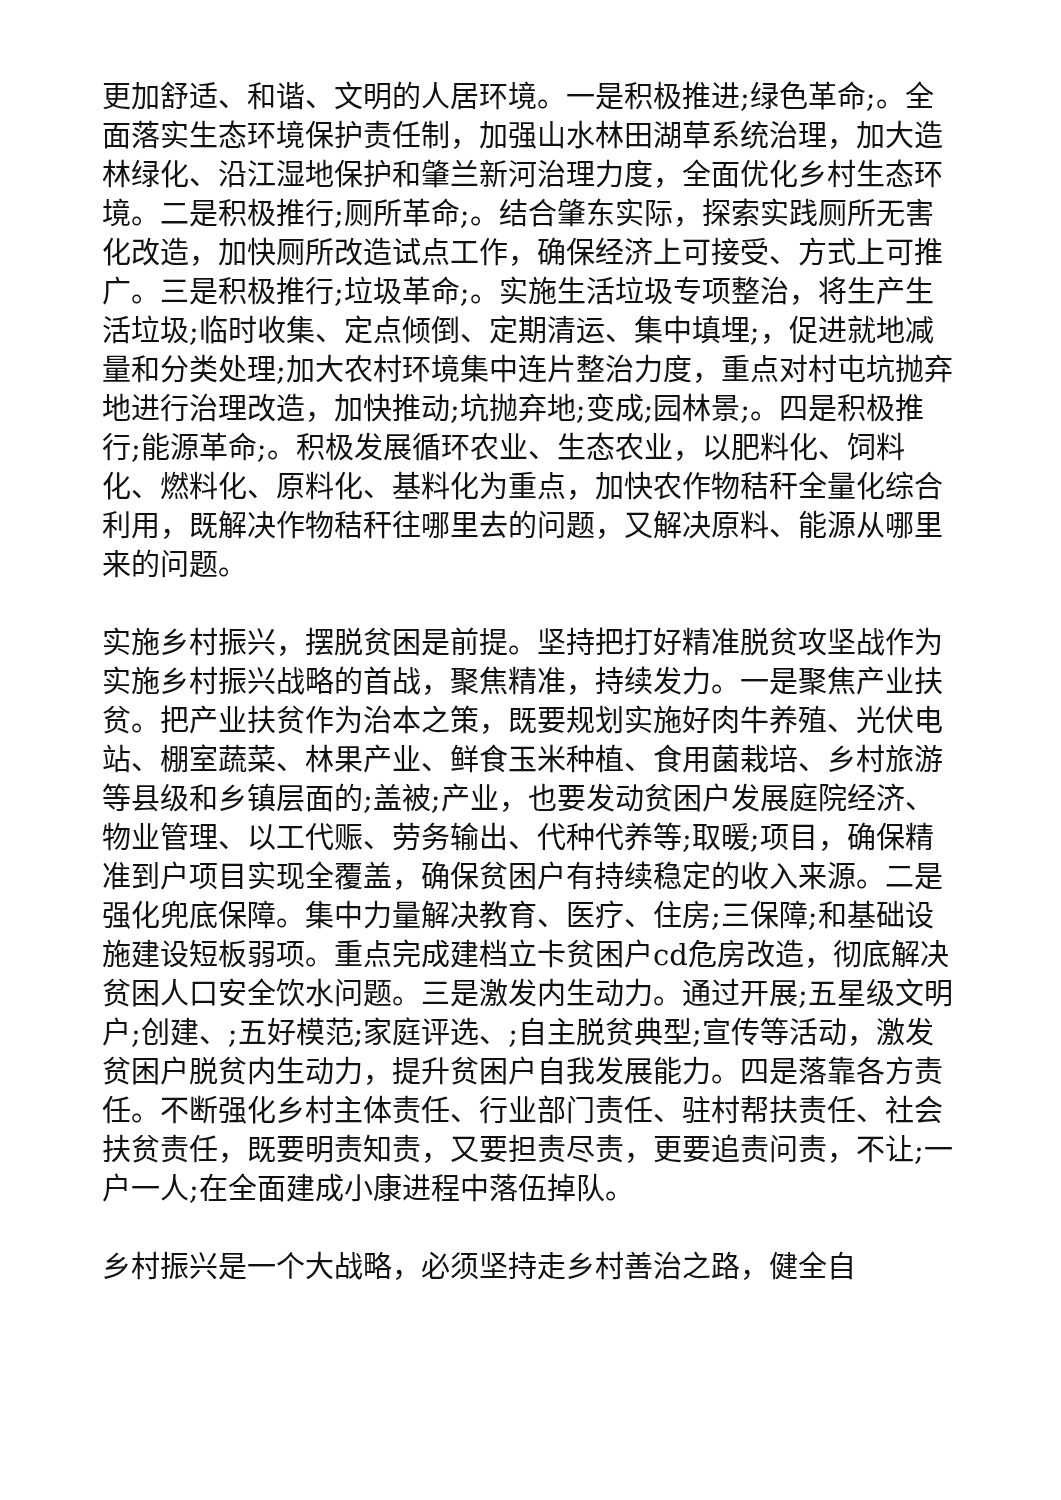更加舒适、和谐、文明的人居环境。一是积极推进;绿色革命;。全面落实生态环境保护责任制，加强山水林田湖草系统治理，加大造林绿化、沿江湿地保护和肇兰新河治理力度，全面优化乡村生态环境。二是积极推行;厕所革命;。结合肇东实际，探索实践厕所无害化改造，加快厕所改造试点工作，确保经济上可接受、方式上可推广。三是积极推行;垃圾革命;。实施生活垃圾专项整治，将生产生活垃圾;临时收集、定点倾倒、定期清运、集中填埋;，促进就地减量和分类处理;加大农村环境集中连片整治力度，重点对村屯坑抛弃地进行治理改造，加快推动;坑抛弃地;变成;园林景;。四是积极推行;能源革命;。积极发展循环农业、生态农业，以肥料化、饲料化、燃料化、原料化、基料化为重点，加快农作物秸秆全量化综合利用，既解决作物秸秆往哪里去的问题，又解决原料、能源从哪里来的问题。
实施乡村振兴，摆脱贫困是前提。坚持把打好精准脱贫攻坚战作为实施乡村振兴战略的首战，聚焦精准，持续发力。一是聚焦产业扶贫。把产业扶贫作为治本之策，既要规划实施好肉牛养殖、光伏电站、棚室蔬菜、林果产业、鲜食玉米种植、食用菌栽培、乡村旅游等县级和乡镇层面的;盖被;产业，也要发动贫困户发展庭院经济、物业管理、以工代赈、劳务输出、代种代养等;取暖;项目，确保精准到户项目实现全覆盖，确保贫困户有持续稳定的收入来源。二是强化兜底保障。集中力量解决教育、医疗、住房;三保障;和基础设施建设短板弱项。重点完成建档立卡贫困户cd危房改造，彻底解决贫困人口安全饮水问题。三是激发内生动力。通过开展;五星级文明户;创建、;五好模范;家庭评选、;自主脱贫典型;宣传等活动，激发贫困户脱贫内生动力，提升贫困户自我发展能力。四是落靠各方责任。不断强化乡村主体责任、行业部门责任、驻村帮扶责任、社会扶贫责任，既要明责知责，又要担责尽责，更要追责问责，不让;一户一人;在全面建成小康进程中落伍掉队。
乡村振兴是一个大战略，必须坚持走乡村善治之路，健全自